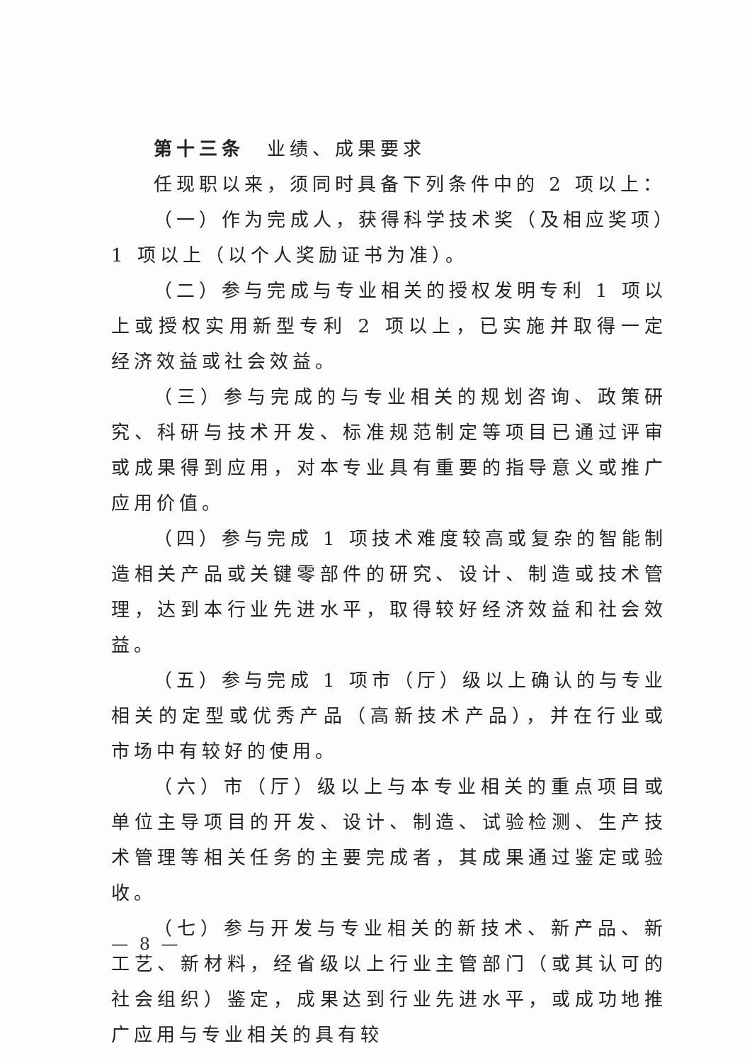第十三条　业绩、成果要求
任现职以来，须同时具备下列条件中的 2 项以上：
（一）作为完成人，获得科学技术奖（及相应奖项）1 项以上（以个人奖励证书为准）。
（二）参与完成与专业相关的授权发明专利 1 项以上或授权实用新型专利 2 项以上，已实施并取得一定经济效益或社会效益。
（三）参与完成的与专业相关的规划咨询、政策研究、科研与技术开发、标准规范制定等项目已通过评审或成果得到应用，对本专业具有重要的指导意义或推广应用价值。
（四）参与完成 1 项技术难度较高或复杂的智能制造相关产品或关键零部件的研究、设计、制造或技术管理，达到本行业先进水平，取得较好经济效益和社会效益。
（五）参与完成 1 项市（厅）级以上确认的与专业相关的定型或优秀产品（高新技术产品），并在行业或市场中有较好的使用。
（六）市（厅）级以上与本专业相关的重点项目或单位主导项目的开发、设计、制造、试验检测、生产技术管理等相关任务的主要完成者，其成果通过鉴定或验收。
（七）参与开发与专业相关的新技术、新产品、新工艺、新材料，经省级以上行业主管部门（或其认可的社会组织）鉴定，成果达到行业先进水平，或成功地推广应用与专业相关的具有较
— 8 —